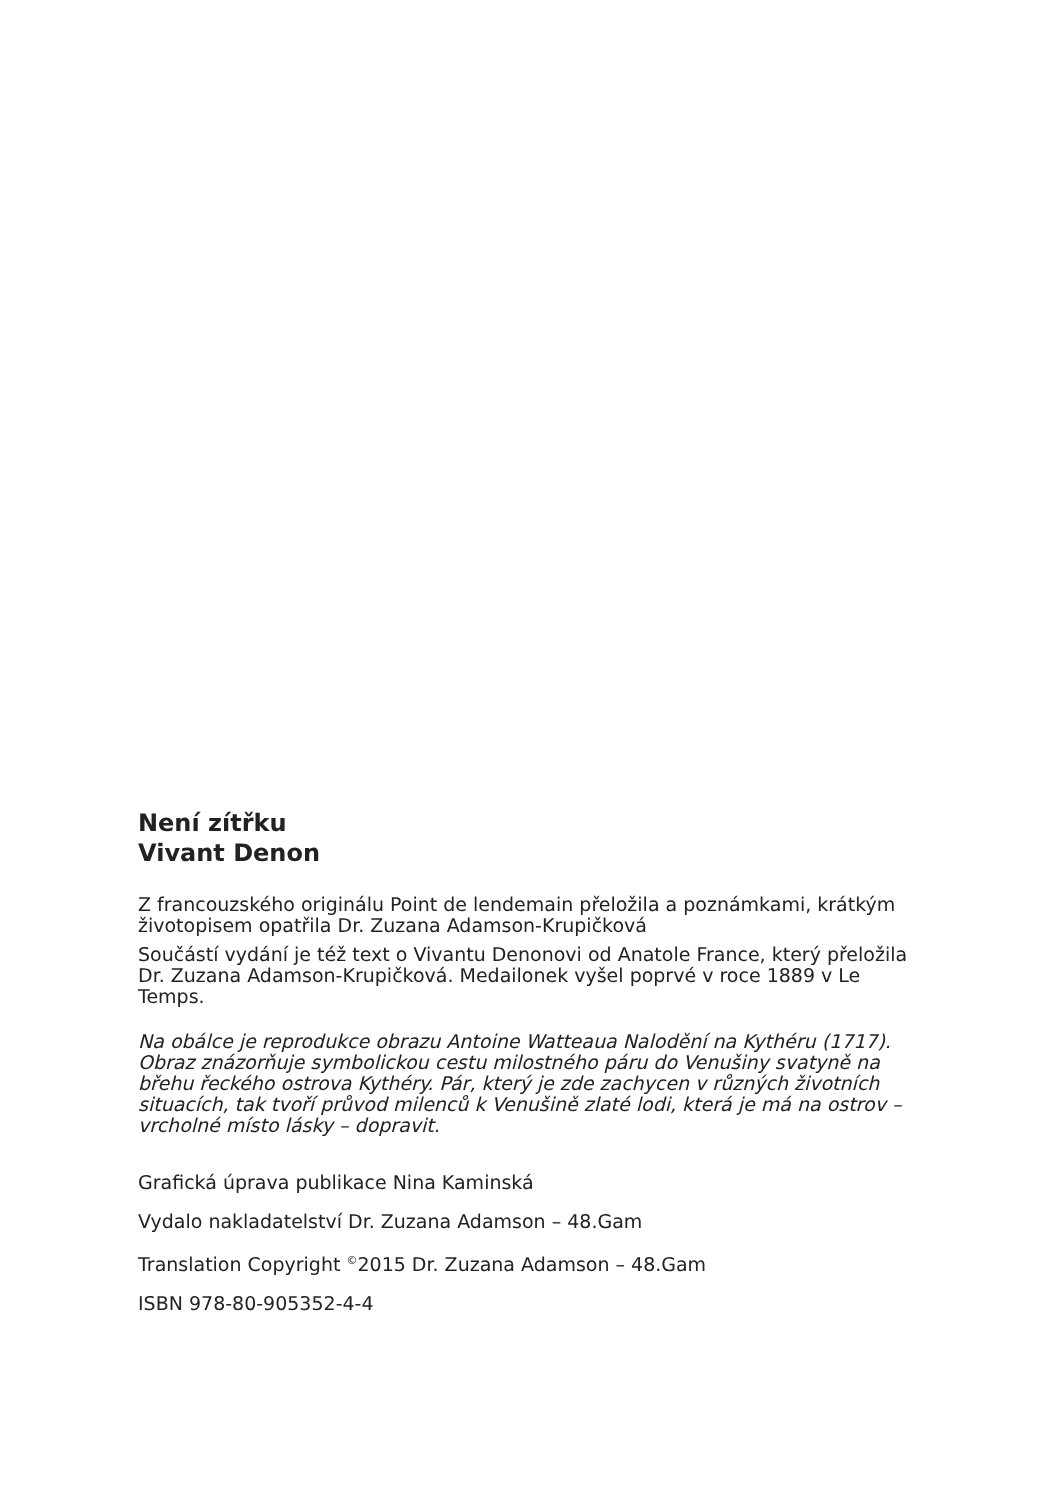Není zítřku
Vivant Denon
Z francouzského originálu Point de lendemain přeložila a poznámkami, krátkým životopisem opatřila Dr. Zuzana Adamson-Krupičková
Součástí vydání je též text o Vivantu Denonovi od Anatole France, který přeložila Dr. Zuzana Adamson-Krupičková. Medailonek vyšel poprvé v roce 1889 v Le Temps.
Na obálce je reprodukce obrazu Antoine Watteaua Nalodění na Kythéru (1717). Obraz znázorňuje symbolickou cestu milostného páru do Venušiny svatyně na břehu řeckého ostrova Kythéry. Pár, který je zde zachycen v různých životních situacích, tak tvoří průvod milenců k Venušině zlaté lodi, která je má na ostrov – vrcholné místo lásky – dopravit.
Grafická úprava publikace Nina Kaminská
Vydalo nakladatelství Dr. Zuzana Adamson – 48.Gam
Translation Copyright <sup>©</sup>2015 Dr. Zuzana Adamson – 48.Gam
ISBN 978-80-905352-4-4